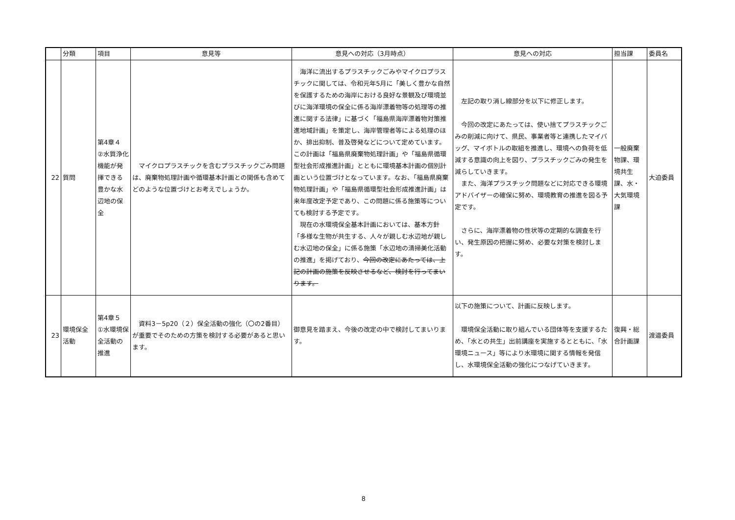| | 分類 | 項目 | 意見等 | 意見への対応（3月時点） | 意見への対応 | 担当課 | 委員名 |
| --- | --- | --- | --- | --- | --- | --- | --- |
| 22 | 質問 | 第4章４ ②水質浄化機能が発揮できる豊かな水辺地の保全 | マイクロプラスチックを含むプラスチックごみ問題は、廃棄物処理計画や循環基本計画との関係も含めてどのような位置づけとお考えでしょうか。 | 海洋に流出するプラスチックごみやマイクロプラスチックに関しては、令和元年5月に「美しく豊かな自然を保護するための海岸における良好な景観及び環境並びに海洋環境の保全に係る海岸漂着物等の処理等の推進に関する法律」に基づく「福島県海岸漂着物対策推進地域計画」を策定し、海岸管理者等による処理のほか、排出抑制、普及啓発などについて定めています。この計画は「福島県廃棄物処理計画」や「福島県循環型社会形成推進計画」とともに環境基本計画の個別計画という位置づけとなっています。なお、「福島県廃棄物処理計画」や「福島県循環型社会形成推進計画」は来年度改定予定であり、この問題に係る施策等についても検討する予定です。 現在の水環境保全基本計画においては、基本方針「多様な生物が共生する、人々が親しむ水辺地が親しむ水辺地の保全」に係る施策「水辺地の清掃美化活動の推進」を掲げており、 今回の改定にあたっては、上記の計画の施策を反映させるなど、検討を行ってまいります。 | 左記の取り消し線部分を以下に修正します。 今回の改定にあたっては、使い捨てプラスチックごみの削減に向けて、県民、事業者等と連携したマイバッグ、マイボトルの取組を推進し、環境への負荷を低減する意識の向上を図り、プラスチックごみの発生を減らしていきます。 また、海洋プラスチック問題などに対応できる環境アドバイザーの確保に努め、環境教育の推進を図る予定です。 さらに、海岸漂着物の性状等の定期的な調査を行い、発生原因の把握に努め、必要な対策を検討します。 | 一般廃棄物課、環境共生課、水・大気環境課 | 大迫委員 |
| 23 | 環境保全活動 | 第4章５ ①水環境保全活動の推進 | 資料3－5p20（２）保全活動の強化（〇の2番目）が重要でそのための方策を検討する必要があると思います。 | 御意見を踏まえ、今後の改定の中で検討してまいります。 | 以下の施策について、計画に反映します。 環境保全活動に取り組んでいる団体等を支援するため、「水との共生」出前講座を実施するとともに、「水環境ニュース」等により水環境に関する情報を発信し、水環境保全活動の強化につなげていきます。 | 復興・総合計画課 | 渡邉委員 |
8